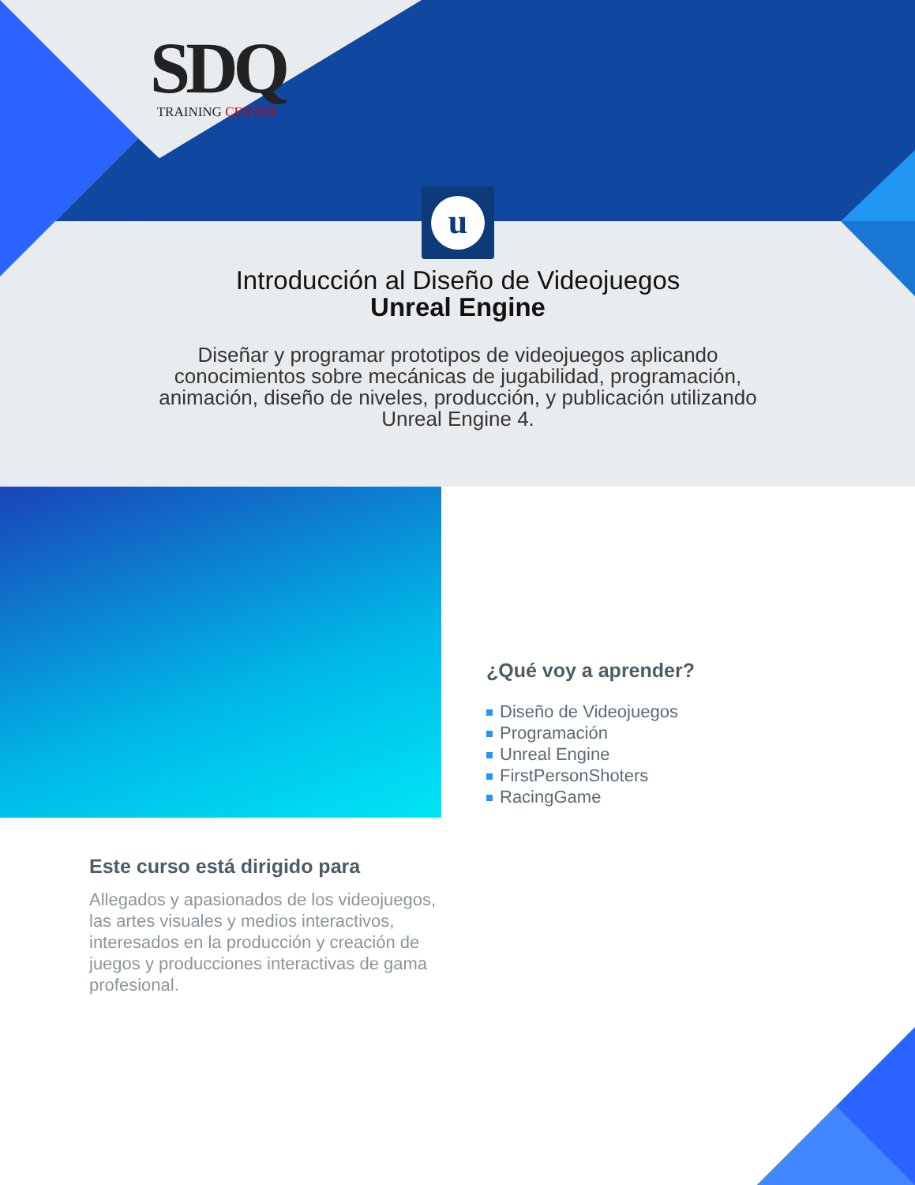SDQ
TRAINING CENTER
u
Introducción al Diseño de Videojuegos
Unreal Engine
Diseñar y programar prototipos de videojuegos aplicando conocimientos sobre mecánicas de jugabilidad, programación, animación, diseño de niveles, producción, y publicación utilizando Unreal Engine 4.
¿Qué voy a aprender?
Diseño de Videojuegos
Programación
Unreal Engine
FirstPersonShoters
RacingGame
Este curso está dirigido para
Allegados y apasionados de los videojuegos, las artes visuales y medios interactivos, interesados en la producción y creación de juegos y producciones interactivas de gama profesional.